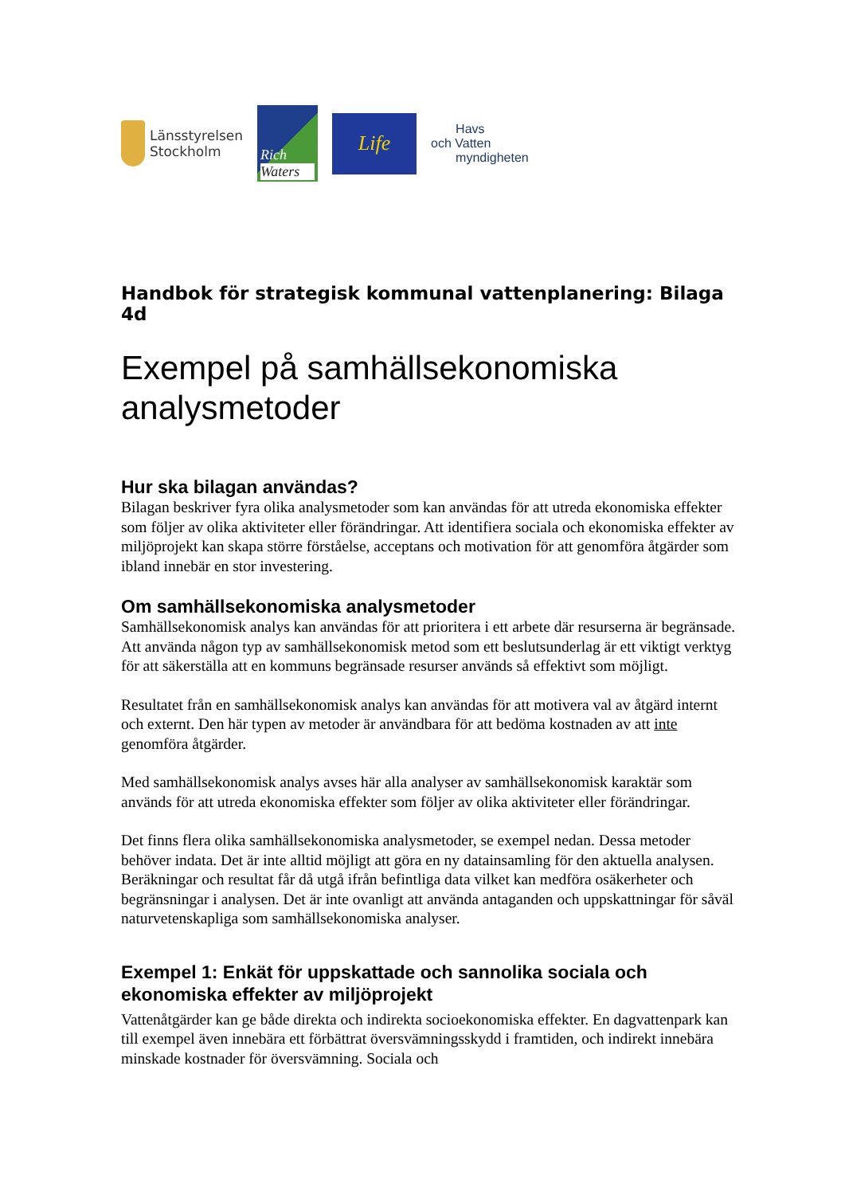Länsstyrelsen
Stockholm
Rich
Waters
Life
Havs
och Vatten
myndigheten
Handbok för strategisk kommunal vattenplanering: Bilaga 4d
Exempel på samhällsekonomiska analysmetoder
Hur ska bilagan användas?
Bilagan beskriver fyra olika analysmetoder som kan användas för att utreda ekonomiska effekter som följer av olika aktiviteter eller förändringar. Att identifiera sociala och ekonomiska effekter av miljöprojekt kan skapa större förståelse, acceptans och motivation för att genomföra åtgärder som ibland innebär en stor investering.
Om samhällsekonomiska analysmetoder
Samhällsekonomisk analys kan användas för att prioritera i ett arbete där resurserna är begränsade. Att använda någon typ av samhällsekonomisk metod som ett beslutsunderlag är ett viktigt verktyg för att säkerställa att en kommuns begränsade resurser används så effektivt som möjligt.
Resultatet från en samhällsekonomisk analys kan användas för att motivera val av åtgärd internt och externt. Den här typen av metoder är användbara för att bedöma kostnaden av att inte genomföra åtgärder.
Med samhällsekonomisk analys avses här alla analyser av samhällsekonomisk karaktär som används för att utreda ekonomiska effekter som följer av olika aktiviteter eller förändringar.
Det finns flera olika samhällsekonomiska analysmetoder, se exempel nedan. Dessa metoder behöver indata. Det är inte alltid möjligt att göra en ny datainsamling för den aktuella analysen. Beräkningar och resultat får då utgå ifrån befintliga data vilket kan medföra osäkerheter och begränsningar i analysen. Det är inte ovanligt att använda antaganden och uppskattningar för såväl naturvetenskapliga som samhällsekonomiska analyser.
Exempel 1: Enkät för uppskattade och sannolika sociala och ekonomiska effekter av miljöprojekt
Vattenåtgärder kan ge både direkta och indirekta socioekonomiska effekter. En dagvattenpark kan till exempel även innebära ett förbättrat översvämningsskydd i framtiden, och indirekt innebära minskade kostnader för översvämning. Sociala och